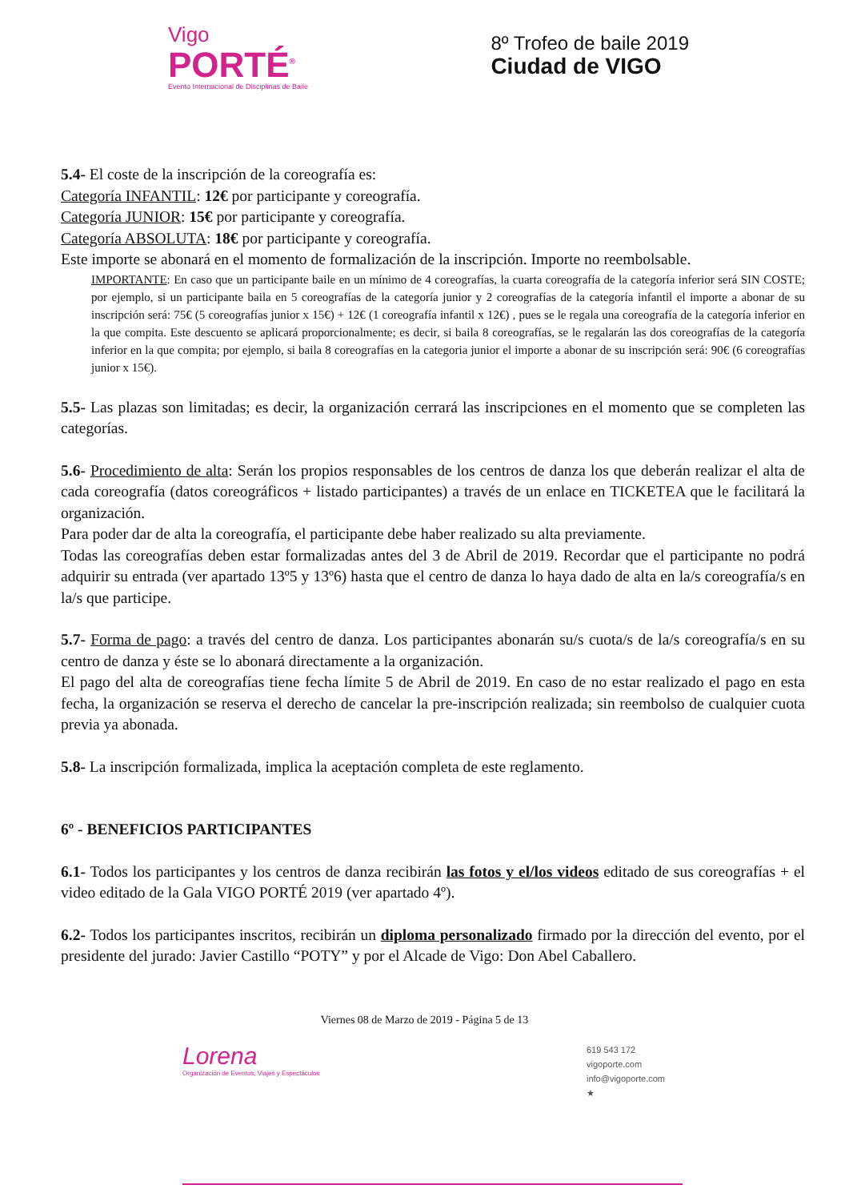Vigo
PORTÉ<sup>®</sup>
Evento Internacional de Disciplinas de Baile
8º Trofeo de baile 2019
Ciudad de VIGO
5.4- El coste de la inscripción de la coreografía es:
Categoría INFANTIL: 12€ por participante y coreografía.
Categoría JUNIOR: 15€ por participante y coreografía.
Categoría ABSOLUTA: 18€ por participante y coreografía.
Este importe se abonará en el momento de formalización de la inscripción. Importe no reembolsable.
IMPORTANTE: En caso que un participante baile en un mínimo de 4 coreografías, la cuarta coreografía de la categoría inferior será SIN COSTE; por ejemplo, si un participante baila en 5 coreografías de la categoría junior y 2 coreografías de la categoría infantil el importe a abonar de su inscripción será: 75€ (5 coreografías junior x 15€) + 12€ (1 coreografía infantil x 12€) , pues se le regala una coreografía de la categoría inferior en la que compita. Este descuento se aplicará proporcionalmente; es decir, si baila 8 coreografías, se le regalarán las dos coreografías de la categoría inferior en la que compita; por ejemplo, si baila 8 coreografías en la categoria junior el importe a abonar de su inscripción será: 90€ (6 coreografías junior x 15€).
5.5- Las plazas son limitadas; es decir, la organización cerrará las inscripciones en el momento que se completen las categorías.
5.6- Procedimiento de alta: Serán los propios responsables de los centros de danza los que deberán realizar el alta de cada coreografía (datos coreográficos + listado participantes) a través de un enlace en TICKETEA que le facilitará la organización.
Para poder dar de alta la coreografía, el participante debe haber realizado su alta previamente.
Todas las coreografías deben estar formalizadas antes del 3 de Abril de 2019. Recordar que el participante no podrá adquirir su entrada (ver apartado 13º5 y 13º6) hasta que el centro de danza lo haya dado de alta en la/s coreografía/s en la/s que participe.
5.7- Forma de pago: a través del centro de danza. Los participantes abonarán su/s cuota/s de la/s coreografía/s en su centro de danza y éste se lo abonará directamente a la organización.
El pago del alta de coreografías tiene fecha límite 5 de Abril de 2019. En caso de no estar realizado el pago en esta fecha, la organización se reserva el derecho de cancelar la pre-inscripción realizada; sin reembolso de cualquier cuota previa ya abonada.
5.8- La inscripción formalizada, implica la aceptación completa de este reglamento.
6º - BENEFICIOS PARTICIPANTES
6.1- Todos los participantes y los centros de danza recibirán las fotos y el/los videos editado de sus coreografías + el video editado de la Gala VIGO PORTÉ 2019 (ver apartado 4º).
6.2- Todos los participantes inscritos, recibirán un diploma personalizado firmado por la dirección del evento, por el presidente del jurado: Javier Castillo “POTY” y por el Alcade de Vigo: Don Abel Caballero.
Viernes 08 de Marzo de 2019 - Página 5 de 13
Lorena
Organización de Eventos, Viajes y Espectáculos
619 543 172
vigoporte.com
info@vigoporte.com
★